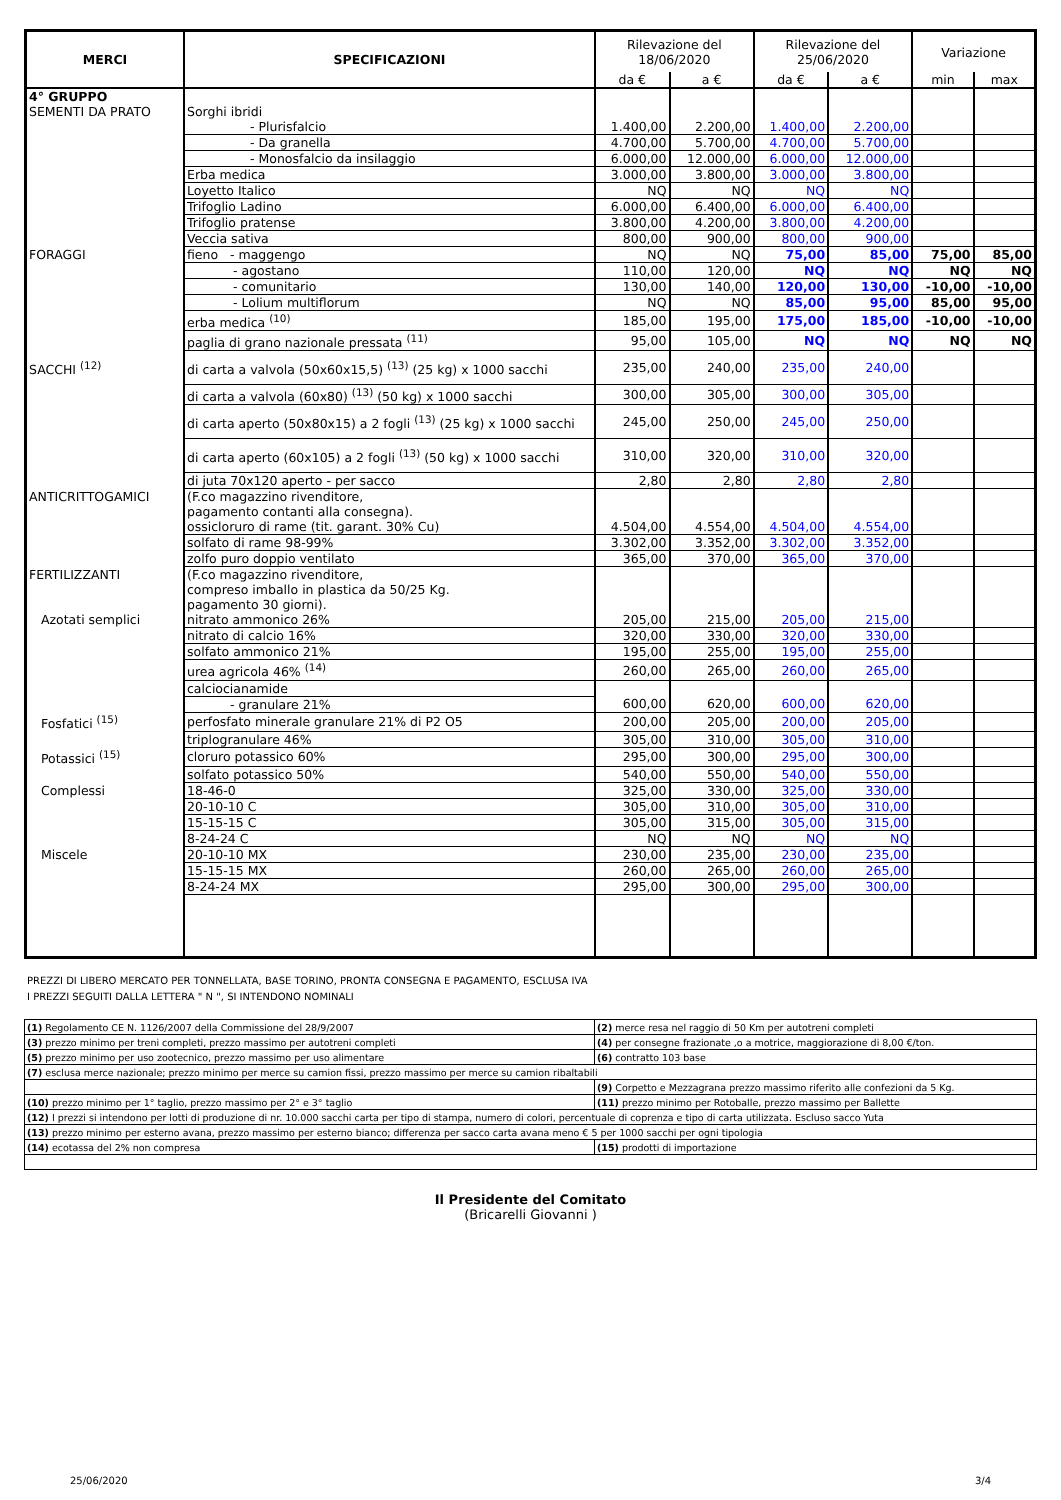| MERCI | SPECIFICAZIONI | Rilevazione del 18/06/2020 | | Rilevazione del 25/06/2020 | | Variazione | |
| --- | --- | --- | --- | --- | --- | --- | --- |
| | | da € | a € | da € | a € | min | max |
| 4° GRUPPO | | | | | | | |
| SEMENTI DA PRATO | Sorghi ibridi | | | | | | |
| | - Plurisfalcio | 1.400,00 | 2.200,00 | 1.400,00 | 2.200,00 | | |
| | - Da granella | 4.700,00 | 5.700,00 | 4.700,00 | 5.700,00 | | |
| | - Monosfalcio da insilaggio | 6.000,00 | 12.000,00 | 6.000,00 | 12.000,00 | | |
| | Erba medica | 3.000,00 | 3.800,00 | 3.000,00 | 3.800,00 | | |
| | Loyetto Italico | NQ | NQ | NQ | NQ | | |
| | Trifoglio Ladino | 6.000,00 | 6.400,00 | 6.000,00 | 6.400,00 | | |
| | Trifoglio pratense | 3.800,00 | 4.200,00 | 3.800,00 | 4.200,00 | | |
| | Veccia sativa | 800,00 | 900,00 | 800,00 | 900,00 | | |
| FORAGGI | fieno - maggengo | NQ | NQ | 75,00 | 85,00 | 75,00 | 85,00 |
| | - agostano | 110,00 | 120,00 | NQ | NQ | NQ | NQ |
| | - comunitario | 130,00 | 140,00 | 120,00 | 130,00 | -10,00 | -10,00 |
| | - Lolium multiflorum | NQ | NQ | 85,00 | 95,00 | 85,00 | 95,00 |
| | erba medica <sup>(10)</sup> | 185,00 | 195,00 | 175,00 | 185,00 | -10,00 | -10,00 |
| | paglia di grano nazionale pressata <sup>(11)</sup> | 95,00 | 105,00 | NQ | NQ | NQ | NQ |
| SACCHI <sup>(12)</sup> | di carta a valvola (50x60x15,5) <sup>(13)</sup> (25 kg) x 1000 sacchi | 235,00 | 240,00 | 235,00 | 240,00 | | |
| | di carta a valvola (60x80) <sup>(13)</sup> (50 kg) x 1000 sacchi | 300,00 | 305,00 | 300,00 | 305,00 | | |
| | di carta aperto (50x80x15) a 2 fogli <sup>(13)</sup> (25 kg) x 1000 sacchi | 245,00 | 250,00 | 245,00 | 250,00 | | |
| | di carta aperto (60x105) a 2 fogli <sup>(13)</sup> (50 kg) x 1000 sacchi | 310,00 | 320,00 | 310,00 | 320,00 | | |
| | di juta 70x120 aperto - per sacco | 2,80 | 2,80 | 2,80 | 2,80 | | |
| ANTICRITTOGAMICI | (F.co magazzino rivenditore, pagamento contanti alla consegna). ossicloruro di rame (tit. garant. 30% Cu) | 4.504,00 | 4.554,00 | 4.504,00 | 4.554,00 | | |
| | solfato di rame 98-99% | 3.302,00 | 3.352,00 | 3.302,00 | 3.352,00 | | |
| | zolfo puro doppio ventilato | 365,00 | 370,00 | 365,00 | 370,00 | | |
| FERTILIZZANTI Azotati semplici | (F.co magazzino rivenditore, compreso imballo in plastica da 50/25 Kg. pagamento 30 giorni). nitrato ammonico 26% | 205,00 | 215,00 | 205,00 | 215,00 | | |
| | nitrato di calcio 16% | 320,00 | 330,00 | 320,00 | 330,00 | | |
| | solfato ammonico 21% | 195,00 | 255,00 | 195,00 | 255,00 | | |
| | urea agricola 46% <sup>(14)</sup> | 260,00 | 265,00 | 260,00 | 265,00 | | |
| | calciocianamide | | | | | | |
| | - granulare 21% | 600,00 | 620,00 | 600,00 | 620,00 | | |
| Fosfatici <sup>(15)</sup> | perfosfato minerale granulare 21% di P2 O5 | 200,00 | 205,00 | 200,00 | 205,00 | | |
| | triplogranulare 46% | 305,00 | 310,00 | 305,00 | 310,00 | | |
| Potassici <sup>(15)</sup> | cloruro potassico 60% | 295,00 | 300,00 | 295,00 | 300,00 | | |
| | solfato potassico 50% | 540,00 | 550,00 | 540,00 | 550,00 | | |
| Complessi | 18-46-0 | 325,00 | 330,00 | 325,00 | 330,00 | | |
| | 20-10-10 C | 305,00 | 310,00 | 305,00 | 310,00 | | |
| | 15-15-15 C | 305,00 | 315,00 | 305,00 | 315,00 | | |
| | 8-24-24 C | NQ | NQ | NQ | NQ | | |
| Miscele | 20-10-10 MX | 230,00 | 235,00 | 230,00 | 235,00 | | |
| | 15-15-15 MX | 260,00 | 265,00 | 260,00 | 265,00 | | |
| | 8-24-24 MX | 295,00 | 300,00 | 295,00 | 300,00 | | |
PREZZI DI LIBERO MERCATO PER TONNELLATA, BASE TORINO, PRONTA CONSEGNA E PAGAMENTO, ESCLUSA IVA
I PREZZI SEGUITI DALLA LETTERA " N ", SI INTENDONO NOMINALI
| (1) Regolamento CE N. 1126/2007 della Commissione del 28/9/2007 | (2) merce resa nel raggio di 50 Km per autotreni completi |
| (3) prezzo minimo per treni completi, prezzo massimo per autotreni completi | (4) per consegne frazionate ,o a motrice, maggiorazione di 8,00 €/ton. |
| (5) prezzo minimo per uso zootecnico, prezzo massimo per uso alimentare | (6) contratto 103 base |
| (7) esclusa merce nazionale; prezzo minimo per merce su camion fissi, prezzo massimo per merce su camion ribaltabili | |
| | (9) Corpetto e Mezzagrana prezzo massimo riferito alle confezioni da 5 Kg. |
| (10) prezzo minimo per 1° taglio, prezzo massimo per 2° e 3° taglio | (11) prezzo minimo per Rotoballe, prezzo massimo per Ballette |
| (12) I prezzi si intendono per lotti di produzione di nr. 10.000 sacchi carta per tipo di stampa, numero di colori, percentuale di coprenza e tipo di carta utilizzata. Escluso sacco Yuta | |
| (13) prezzo minimo per esterno avana, prezzo massimo per esterno bianco; differenza per sacco carta avana meno € 5 per 1000 sacchi per ogni tipologia | |
| (14) ecotassa del 2% non compresa | (15) prodotti di importazione |
Il Presidente del Comitato
(Bricarelli Giovanni )
25/06/2020 3/4